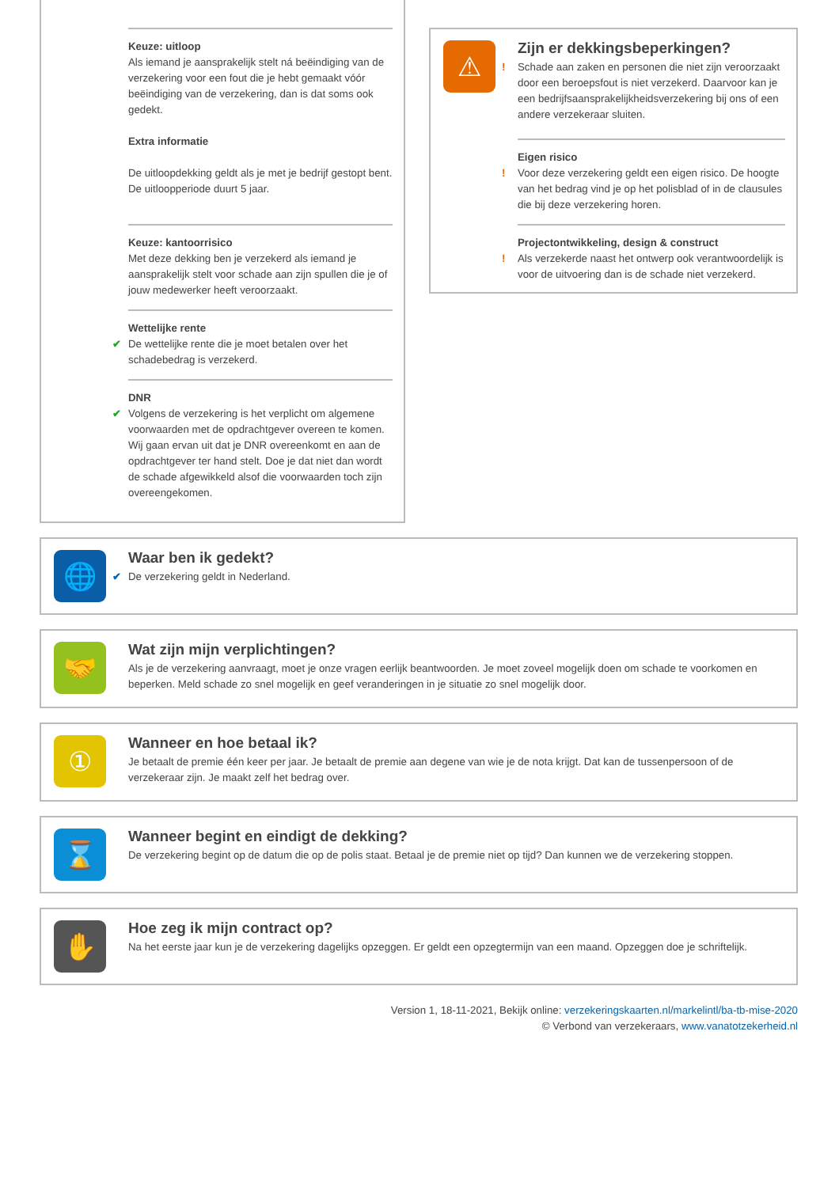Keuze: uitloop
Als iemand je aansprakelijk stelt ná beëindiging van de verzekering voor een fout die je hebt gemaakt vóór beëindiging van de verzekering, dan is dat soms ook gedekt.
Extra informatie
De uitloopdekking geldt als je met je bedrijf gestopt bent. De uitloopperiode duurt 5 jaar.
Keuze: kantoorrisico
Met deze dekking ben je verzekerd als iemand je aansprakelijk stelt voor schade aan zijn spullen die je of jouw medewerker heeft veroorzaakt.
Wettelijke rente
✔ De wettelijke rente die je moet betalen over het schadebedrag is verzekerd.
DNR
✔ Volgens de verzekering is het verplicht om algemene voorwaarden met de opdrachtgever overeen te komen. Wij gaan ervan uit dat je DNR overeenkomt en aan de opdrachtgever ter hand stelt. Doe je dat niet dan wordt de schade afgewikkeld alsof die voorwaarden toch zijn overeengekomen.
⚠
Zijn er dekkingsbeperkingen?
! Schade aan zaken en personen die niet zijn veroorzaakt door een beroepsfout is niet verzekerd. Daarvoor kan je een bedrijfsaansprakelijkheidsverzekering bij ons of een andere verzekeraar sluiten.
Eigen risico
! Voor deze verzekering geldt een eigen risico. De hoogte van het bedrag vind je op het polisblad of in de clausules die bij deze verzekering horen.
Projectontwikkeling, design & construct
! Als verzekerde naast het ontwerp ook verantwoordelijk is voor de uitvoering dan is de schade niet verzekerd.
🌐
Waar ben ik gedekt?
✔ De verzekering geldt in Nederland.
🤝
Wat zijn mijn verplichtingen?
Als je de verzekering aanvraagt, moet je onze vragen eerlijk beantwoorden. Je moet zoveel mogelijk doen om schade te voorkomen en beperken. Meld schade zo snel mogelijk en geef veranderingen in je situatie zo snel mogelijk door.
①
Wanneer en hoe betaal ik?
Je betaalt de premie één keer per jaar. Je betaalt de premie aan degene van wie je de nota krijgt. Dat kan de tussenpersoon of de verzekeraar zijn. Je maakt zelf het bedrag over.
⌛
Wanneer begint en eindigt de dekking?
De verzekering begint op de datum die op de polis staat. Betaal je de premie niet op tijd? Dan kunnen we de verzekering stoppen.
✋
Hoe zeg ik mijn contract op?
Na het eerste jaar kun je de verzekering dagelijks opzeggen. Er geldt een opzegtermijn van een maand. Opzeggen doe je schriftelijk.
Version 1, 18-11-2021, Bekijk online: verzekeringskaarten.nl/markelintl/ba-tb-mise-2020
© Verbond van verzekeraars, www.vanatotzekerheid.nl